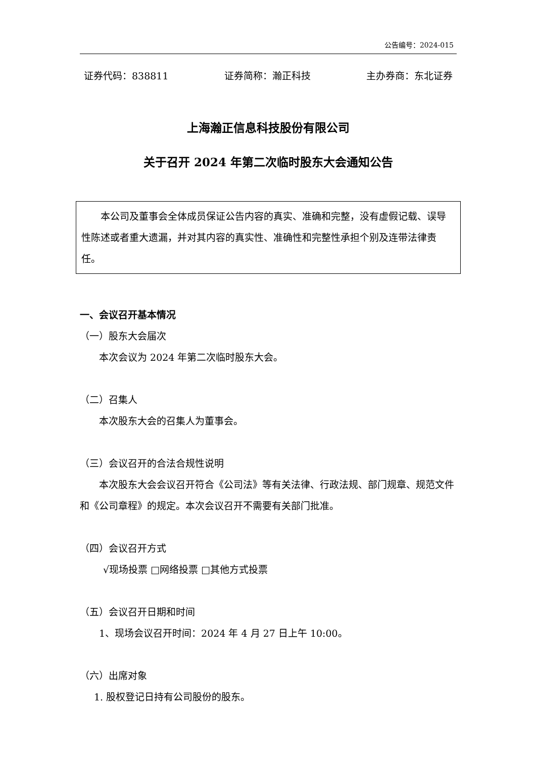公告编号：2024-015
证券代码：838811 证券简称：瀚正科技 主办券商：东北证券
上海瀚正信息科技股份有限公司
关于召开 2024 年第二次临时股东大会通知公告
本公司及董事会全体成员保证公告内容的真实、准确和完整，没有虚假记载、误导性陈述或者重大遗漏，并对其内容的真实性、准确性和完整性承担个别及连带法律责任。
一、会议召开基本情况
（一）股东大会届次
本次会议为 2024 年第二次临时股东大会。
（二）召集人
本次股东大会的召集人为董事会。
（三）会议召开的合法合规性说明
本次股东大会会议召开符合《公司法》等有关法律、行政法规、部门规章、规范文件和《公司章程》的规定。本次会议召开不需要有关部门批准。
（四）会议召开方式
√现场投票 □网络投票 □其他方式投票
（五）会议召开日期和时间
1、现场会议召开时间：2024 年 4 月 27 日上午 10:00。
（六）出席对象
1. 股权登记日持有公司股份的股东。